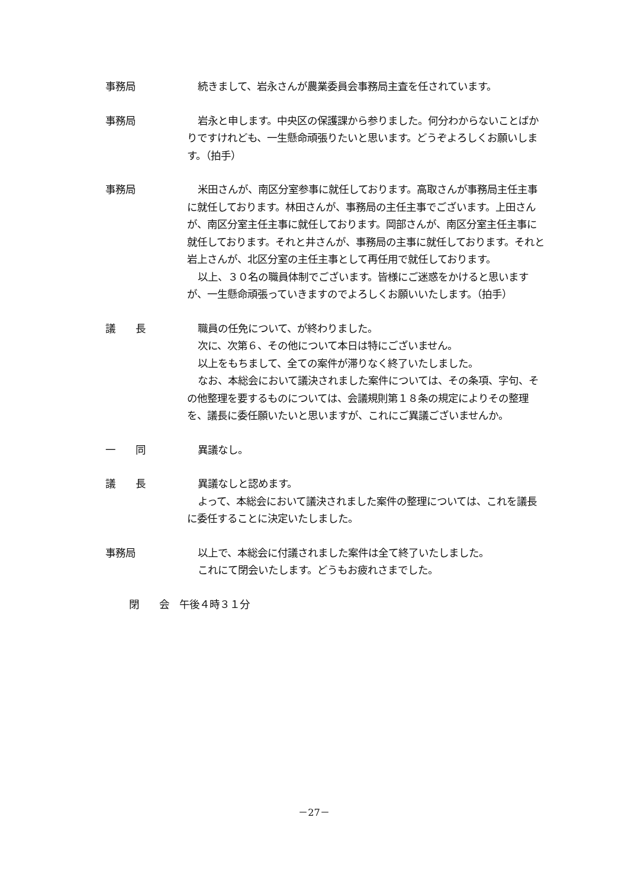事務局 続きまして、岩永さんが農業委員会事務局主査を任されています。
事務局 岩永と申します。中央区の保護課から参りました。何分わからないことばかりですけれども、一生懸命頑張りたいと思います。どうぞよろしくお願いします。（拍手）
事務局 米田さんが、南区分室参事に就任しております。高取さんが事務局主任主事に就任しております。林田さんが、事務局の主任主事でございます。上田さんが、南区分室主任主事に就任しております。岡部さんが、南区分室主任主事に就任しております。それと井さんが、事務局の主事に就任しております。それと岩上さんが、北区分室の主任主事として再任用で就任しております。
以上、３０名の職員体制でございます。皆様にご迷惑をかけると思いますが、一生懸命頑張っていきますのでよろしくお願いいたします。（拍手）
議　　長 職員の任免について、が終わりました。
次に、次第６、その他について本日は特にございません。
以上をもちまして、全ての案件が滞りなく終了いたしました。
なお、本総会において議決されました案件については、その条項、字句、その他整理を要するものについては、会議規則第１８条の規定によりその整理を、議長に委任願いたいと思いますが、これにご異議ございませんか。
一　　同 異議なし。
議　　長 異議なしと認めます。
よって、本総会において議決されました案件の整理については、これを議長に委任することに決定いたしました。
事務局 以上で、本総会に付議されました案件は全て終了いたしました。
これにて閉会いたします。どうもお疲れさまでした。
閉　　会　午後４時３１分
－27－